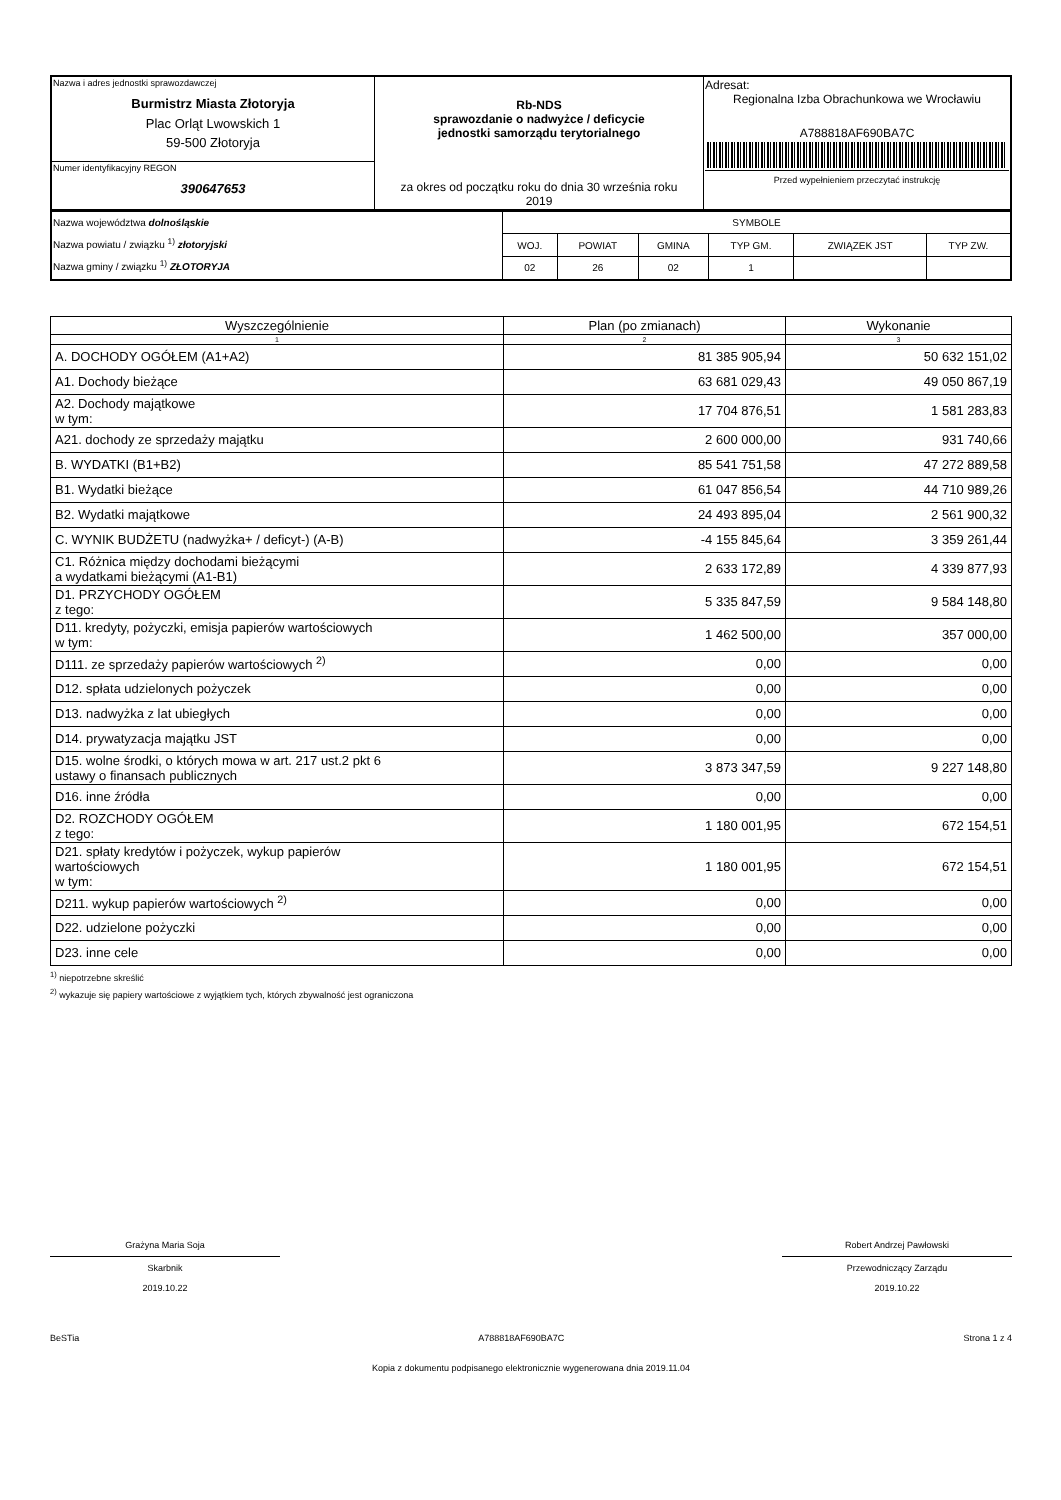| Nazwa i adres jednostki sprawozdawczej Burmistrz Miasta Złotoryja Plac Orląt Lwowskich 1 59-500 Złotoryja | Rb-NDS sprawozdanie o nadwyżce / deficycie jednostki samorządu terytorialnego za okres od początku roku do dnia 30 września roku 2019 | Adresat: Regionalna Izba Obrachunkowa we Wrocławiu A788818AF690BA7C Przed wypełnieniem przeczytać instrukcję |
| Numer identyfikacyjny REGON 390647653 | | |
| Nazwa województwa dolnośląskie Nazwa powiatu / związku <sup>1)</sup> złotoryjski Nazwa gminy / związku <sup>1)</sup> ZŁOTORYJA | SYMBOLE | | | | | |
| | WOJ. | POWIAT | GMINA | TYP GM. | ZWIĄZEK JST | TYP ZW. |
| | 02 | 26 | 02 | 1 | | |
| Wyszczególnienie | Plan (po zmianach) | Wykonanie |
| --- | --- | --- |
| 1 | 2 | 3 |
| A. DOCHODY OGÓŁEM (A1+A2) | 81 385 905,94 | 50 632 151,02 |
| A1. Dochody bieżące | 63 681 029,43 | 49 050 867,19 |
| A2. Dochody majątkowe w tym: | 17 704 876,51 | 1 581 283,83 |
| A21. dochody ze sprzedaży majątku | 2 600 000,00 | 931 740,66 |
| B. WYDATKI (B1+B2) | 85 541 751,58 | 47 272 889,58 |
| B1. Wydatki bieżące | 61 047 856,54 | 44 710 989,26 |
| B2. Wydatki majątkowe | 24 493 895,04 | 2 561 900,32 |
| C. WYNIK BUDŻETU (nadwyżka+ / deficyt-) (A-B) | -4 155 845,64 | 3 359 261,44 |
| C1. Różnica między dochodami bieżącymi a wydatkami bieżącymi (A1-B1) | 2 633 172,89 | 4 339 877,93 |
| D1. PRZYCHODY OGÓŁEM z tego: | 5 335 847,59 | 9 584 148,80 |
| D11. kredyty, pożyczki, emisja papierów wartościowych w tym: | 1 462 500,00 | 357 000,00 |
| D111. ze sprzedaży papierów wartościowych <sup>2)</sup> | 0,00 | 0,00 |
| D12. spłata udzielonych pożyczek | 0,00 | 0,00 |
| D13. nadwyżka z lat ubiegłych | 0,00 | 0,00 |
| D14. prywatyzacja majątku JST | 0,00 | 0,00 |
| D15. wolne środki, o których mowa w art. 217 ust.2 pkt 6 ustawy o finansach publicznych | 3 873 347,59 | 9 227 148,80 |
| D16. inne źródła | 0,00 | 0,00 |
| D2. ROZCHODY OGÓŁEM z tego: | 1 180 001,95 | 672 154,51 |
| D21. spłaty kredytów i pożyczek, wykup papierów wartościowych w tym: | 1 180 001,95 | 672 154,51 |
| D211. wykup papierów wartościowych <sup>2)</sup> | 0,00 | 0,00 |
| D22. udzielone pożyczki | 0,00 | 0,00 |
| D23. inne cele | 0,00 | 0,00 |
<sup>1)</sup> niepotrzebne skreślić
<sup>2)</sup> wykazuje się papiery wartościowe z wyjątkiem tych, których zbywalność jest ograniczona
Grażyna Maria Soja
Skarbnik
2019.10.22
Robert Andrzej Pawłowski
Przewodniczący Zarządu
2019.10.22
BeSTia A788818AF690BA7C Strona 1 z 4
Kopia z dokumentu podpisanego elektronicznie wygenerowana dnia 2019.11.04